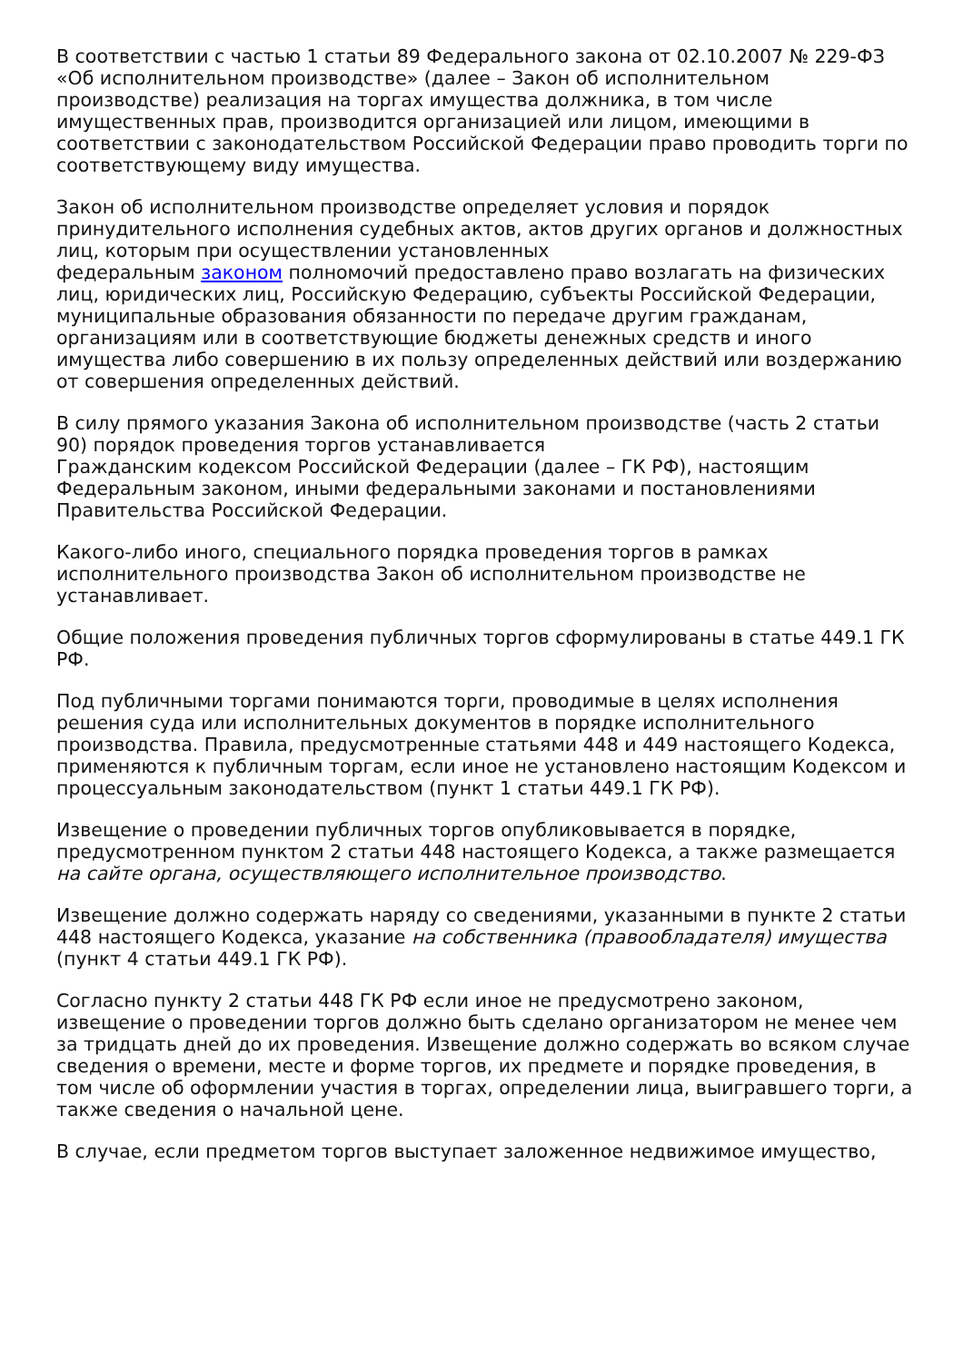В соответствии с частью 1 статьи 89 Федерального закона от 02.10.2007 № 229-ФЗ «Об исполнительном производстве» (далее – Закон об исполнительном производстве) реализация на торгах имущества должника, в том числе имущественных прав, производится организацией или лицом, имеющими в соответствии с законодательством Российской Федерации право проводить торги по соответствующему виду имущества.
Закон об исполнительном производстве определяет условия и порядок принудительного исполнения судебных актов, актов других органов и должностных лиц, которым при осуществлении установленных
федеральным законом полномочий предоставлено право возлагать на физических лиц, юридических лиц, Российскую Федерацию, субъекты Российской Федерации, муниципальные образования обязанности по передаче другим гражданам, организациям или в соответствующие бюджеты денежных средств и иного имущества либо совершению в их пользу определенных действий или воздержанию от совершения определенных действий.
В силу прямого указания Закона об исполнительном производстве (часть 2 статьи 90) порядок проведения торгов устанавливается
Гражданским кодексом Российской Федерации (далее – ГК РФ), настоящим Федеральным законом, иными федеральными законами и постановлениями Правительства Российской Федерации.
Какого-либо иного, специального порядка проведения торгов в рамках исполнительного производства Закон об исполнительном производстве не устанавливает.
Общие положения проведения публичных торгов сформулированы в статье 449.1 ГК РФ.
Под публичными торгами понимаются торги, проводимые в целях исполнения решения суда или исполнительных документов в порядке исполнительного производства. Правила, предусмотренные статьями 448 и 449 настоящего Кодекса, применяются к публичным торгам, если иное не установлено настоящим Кодексом и процессуальным законодательством (пункт 1 статьи 449.1 ГК РФ).
Извещение о проведении публичных торгов опубликовывается в порядке, предусмотренном пунктом 2 статьи 448 настоящего Кодекса, а также размещается на сайте органа, осуществляющего исполнительное производство.
Извещение должно содержать наряду со сведениями, указанными в пункте 2 статьи 448 настоящего Кодекса, указание на собственника (правообладателя) имущества (пункт 4 статьи 449.1 ГК РФ).
Согласно пункту 2 статьи 448 ГК РФ если иное не предусмотрено законом, извещение о проведении торгов должно быть сделано организатором не менее чем за тридцать дней до их проведения. Извещение должно содержать во всяком случае сведения о времени, месте и форме торгов, их предмете и порядке проведения, в том числе об оформлении участия в торгах, определении лица, выигравшего торги, а также сведения о начальной цене.
В случае, если предметом торгов выступает заложенное недвижимое имущество,